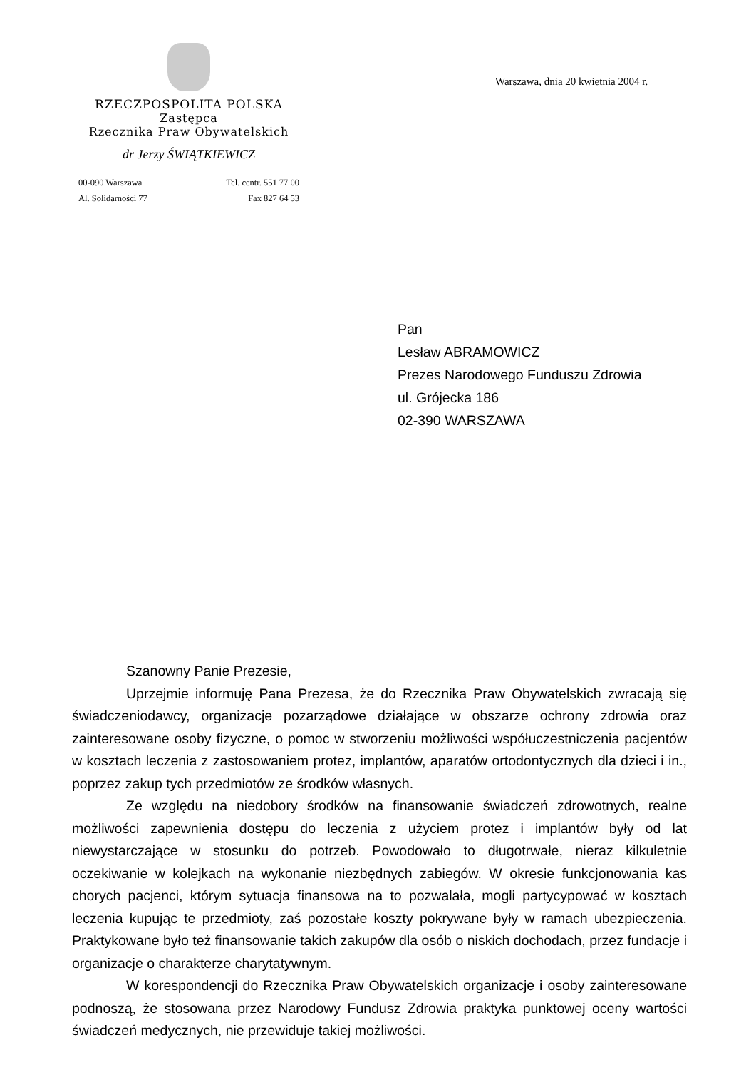RZECZPOSPOLITA POLSKA
Zastępca
Rzecznika Praw Obywatelskich
dr Jerzy ŚWIĄTKIEWICZ
00-090 Warszawa
Al. Solidarności 77
Tel. centr. 551 77 00
Fax 827 64 53
Warszawa, dnia 20 kwietnia 2004 r.
Pan
Lesław ABRAMOWICZ
Prezes Narodowego Funduszu Zdrowia
ul. Grójecka 186
02-390 WARSZAWA
Szanowny Panie Prezesie,
Uprzejmie informuję Pana Prezesa, że do Rzecznika Praw Obywatelskich zwracają się świadczeniodawcy, organizacje pozarządowe działające w obszarze ochrony zdrowia oraz zainteresowane osoby fizyczne, o pomoc w stworzeniu możliwości współuczestniczenia pacjentów w kosztach leczenia z zastosowaniem protez, implantów, aparatów ortodontycznych dla dzieci i in., poprzez zakup tych przedmiotów ze środków własnych.
Ze względu na niedobory środków na finansowanie świadczeń zdrowotnych, realne możliwości zapewnienia dostępu do leczenia z użyciem protez i implantów były od lat niewystarczające w stosunku do potrzeb. Powodowało to długotrwałe, nieraz kilkuletnie oczekiwanie w kolejkach na wykonanie niezbędnych zabiegów. W okresie funkcjonowania kas chorych pacjenci, którym sytuacja finansowa na to pozwalała, mogli partycypować w kosztach leczenia kupując te przedmioty, zaś pozostałe koszty pokrywane były w ramach ubezpieczenia. Praktykowane było też finansowanie takich zakupów dla osób o niskich dochodach, przez fundacje i organizacje o charakterze charytatywnym.
W korespondencji do Rzecznika Praw Obywatelskich organizacje i osoby zainteresowane podnoszą, że stosowana przez Narodowy Fundusz Zdrowia praktyka punktowej oceny wartości świadczeń medycznych, nie przewiduje takiej możliwości.